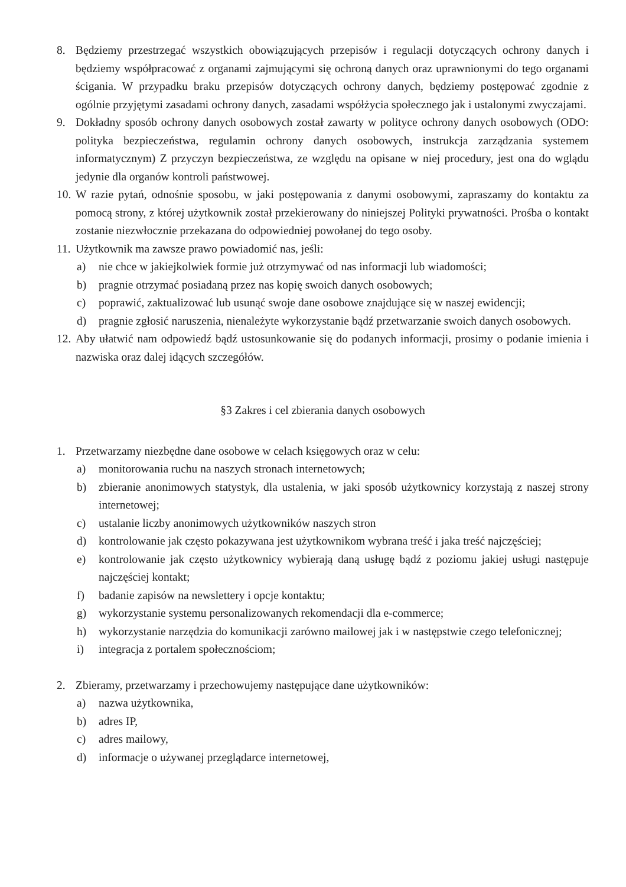8. Będziemy przestrzegać wszystkich obowiązujących przepisów i regulacji dotyczących ochrony danych i będziemy współpracować z organami zajmującymi się ochroną danych oraz uprawnionymi do tego organami ścigania. W przypadku braku przepisów dotyczących ochrony danych, będziemy postępować zgodnie z ogólnie przyjętymi zasadami ochrony danych, zasadami współżycia społecznego jak i ustalonymi zwyczajami.
9. Dokładny sposób ochrony danych osobowych został zawarty w polityce ochrony danych osobowych (ODO: polityka bezpieczeństwa, regulamin ochrony danych osobowych, instrukcja zarządzania systemem informatycznym) Z przyczyn bezpieczeństwa, ze względu na opisane w niej procedury, jest ona do wglądu jedynie dla organów kontroli państwowej.
10.
W razie pytań, odnośnie sposobu, w jaki postępowania z danymi osobowymi, zapraszamy do kontaktu za pomocą strony, z której użytkownik został przekierowany do niniejszej Polityki prywatności. Prośba o kontakt zostanie niezwłocznie przekazana do odpowiedniej powołanej do tego osoby.
11.
Użytkownik ma zawsze prawo powiadomić nas, jeśli:
a) nie chce w jakiejkolwiek formie już otrzymywać od nas informacji lub wiadomości;
b) pragnie otrzymać posiadaną przez nas kopię swoich danych osobowych;
c) poprawić, zaktualizować lub usunąć swoje dane osobowe znajdujące się w naszej ewidencji;
d) pragnie zgłosić naruszenia, nienależyte wykorzystanie bądź przetwarzanie swoich danych osobowych.
12.
Aby ułatwić nam odpowiedź bądź ustosunkowanie się do podanych informacji, prosimy o podanie imienia i nazwiska oraz dalej idących szczegółów.
§3 Zakres i cel zbierania danych osobowych
1. Przetwarzamy niezbędne dane osobowe w celach księgowych oraz w celu:
a) monitorowania ruchu na naszych stronach internetowych;
b) zbieranie anonimowych statystyk, dla ustalenia, w jaki sposób użytkownicy korzystają z naszej strony internetowej;
c) ustalanie liczby anonimowych użytkowników naszych stron
d) kontrolowanie jak często pokazywana jest użytkownikom wybrana treść i jaka treść najczęściej;
e) kontrolowanie jak często użytkownicy wybierają daną usługę bądź z poziomu jakiej usługi następuje najczęściej kontakt;
f) badanie zapisów na newslettery i opcje kontaktu;
g) wykorzystanie systemu personalizowanych rekomendacji dla e-commerce;
h) wykorzystanie narzędzia do komunikacji zarówno mailowej jak i w następstwie czego telefonicznej;
i) integracja z portalem społecznościom;
2. Zbieramy, przetwarzamy i przechowujemy następujące dane użytkowników:
a) nazwa użytkownika,
b) adres IP,
c) adres mailowy,
d) informacje o używanej przeglądarce internetowej,